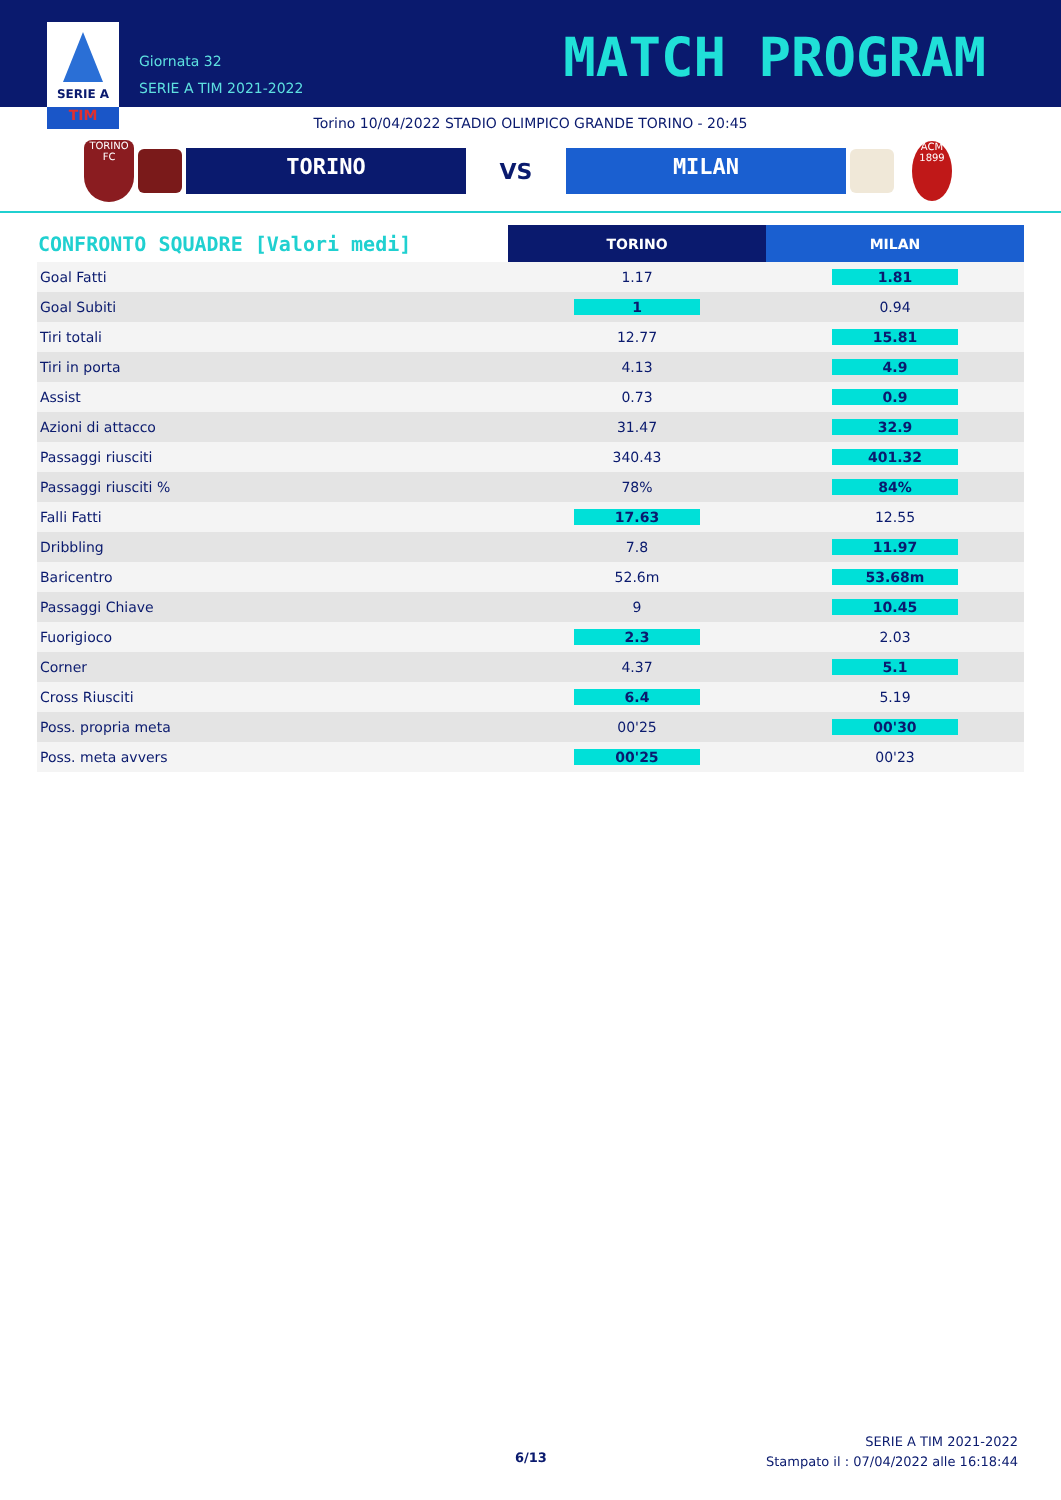SERIE A
TIM
Giornata 32
SERIE A TIM 2021-2022
MATCH PROGRAM
Torino 10/04/2022 STADIO OLIMPICO GRANDE TORINO - 20:45
TORINO
FC
TORINO
VS
MILAN
ACM
1899
| CONFRONTO SQUADRE [Valori medi] | TORINO | MILAN |
| --- | --- | --- |
| Goal Fatti | 1.17 | 1.81 |
| Goal Subiti | 1 | 0.94 |
| Tiri totali | 12.77 | 15.81 |
| Tiri in porta | 4.13 | 4.9 |
| Assist | 0.73 | 0.9 |
| Azioni di attacco | 31.47 | 32.9 |
| Passaggi riusciti | 340.43 | 401.32 |
| Passaggi riusciti % | 78% | 84% |
| Falli Fatti | 17.63 | 12.55 |
| Dribbling | 7.8 | 11.97 |
| Baricentro | 52.6m | 53.68m |
| Passaggi Chiave | 9 | 10.45 |
| Fuorigioco | 2.3 | 2.03 |
| Corner | 4.37 | 5.1 |
| Cross Riusciti | 6.4 | 5.19 |
| Poss. propria meta | 00'25 | 00'30 |
| Poss. meta avvers | 00'25 | 00'23 |
6/13
SERIE A TIM 2021-2022
Stampato il : 07/04/2022 alle 16:18:44